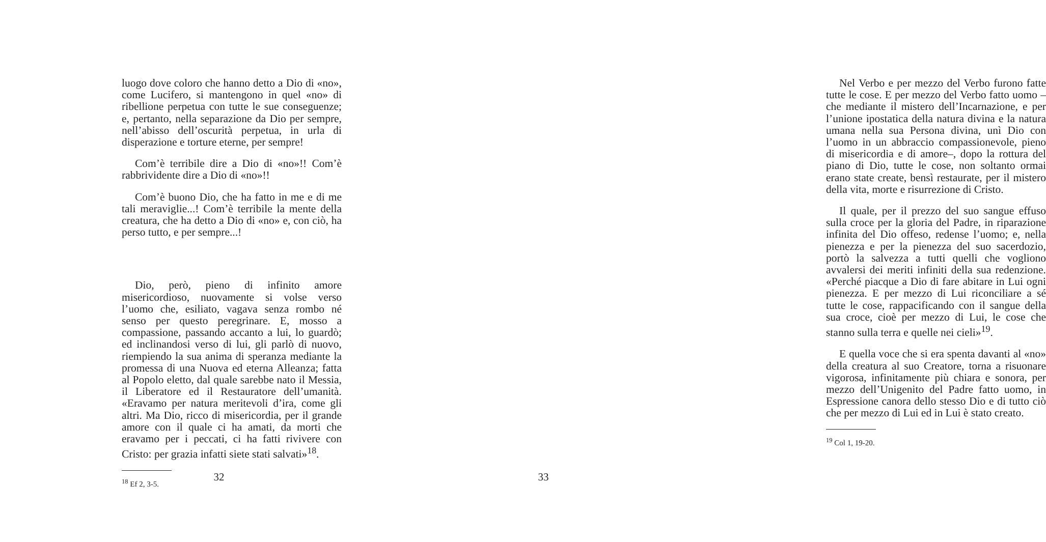luogo dove coloro che hanno detto a Dio di «no», come Lucifero, si mantengono in quel «no» di ribellione perpetua con tutte le sue conseguenze; e, pertanto, nella separazione da Dio per sempre, nell’abisso dell’oscurità perpetua, in urla di disperazione e torture eterne, per sempre!
Com’è terribile dire a Dio di «no»!! Com’è rabbrividente dire a Dio di «no»!!
Com’è buono Dio, che ha fatto in me e di me tali meraviglie...! Com’è terribile la mente della creatura, che ha detto a Dio di «no» e, con ciò, ha perso tutto, e per sempre...!
Dio, però, pieno di infinito amore misericordioso, nuovamente si volse verso l’uomo che, esiliato, vagava senza rombo né senso per questo peregrinare. E, mosso a compassione, passando accanto a lui, lo guardò; ed inclinandosi verso di lui, gli parlò di nuovo, riempiendo la sua anima di speranza mediante la promessa di una Nuova ed eterna Alleanza; fatta al Popolo eletto, dal quale sarebbe nato il Messia, il Liberatore ed il Restauratore dell’umanità. «Eravamo per natura meritevoli d’ira, come gli altri. Ma Dio, ricco di misericordia, per il grande amore con il quale ci ha amati, da morti che eravamo per i peccati, ci ha fatti rivivere con Cristo: per grazia infatti siete stati salvati»<sup>18</sup>.
<sup>18</sup> Ef 2, 3-5.
32
Nel Verbo e per mezzo del Verbo furono fatte tutte le cose. E per mezzo del Verbo fatto uomo –che mediante il mistero dell’Incarnazione, e per l’unione ipostatica della natura divina e la natura umana nella sua Persona divina, unì Dio con l’uomo in un abbraccio compassionevole, pieno di misericordia e di amore–, dopo la rottura del piano di Dio, tutte le cose, non soltanto ormai erano state create, bensì restaurate, per il mistero della vita, morte e risurrezione di Cristo.
Il quale, per il prezzo del suo sangue effuso sulla croce per la gloria del Padre, in riparazione infinita del Dio offeso, redense l’uomo; e, nella pienezza e per la pienezza del suo sacerdozio, portò la salvezza a tutti quelli che vogliono avvalersi dei meriti infiniti della sua redenzione. «Perché piacque a Dio di fare abitare in Lui ogni pienezza. E per mezzo di Lui riconciliare a sé tutte le cose, rappacificando con il sangue della sua croce, cioè per mezzo di Lui, le cose che stanno sulla terra e quelle nei cieli»<sup>19</sup>.
E quella voce che si era spenta davanti al «no» della creatura al suo Creatore, torna a risuonare vigorosa, infinitamente più chiara e sonora, per mezzo dell’Unigenito del Padre fatto uomo, in Espressione canora dello stesso Dio e di tutto ciò che per mezzo di Lui ed in Lui è stato creato.
<sup>19</sup> Col 1, 19-20.
33